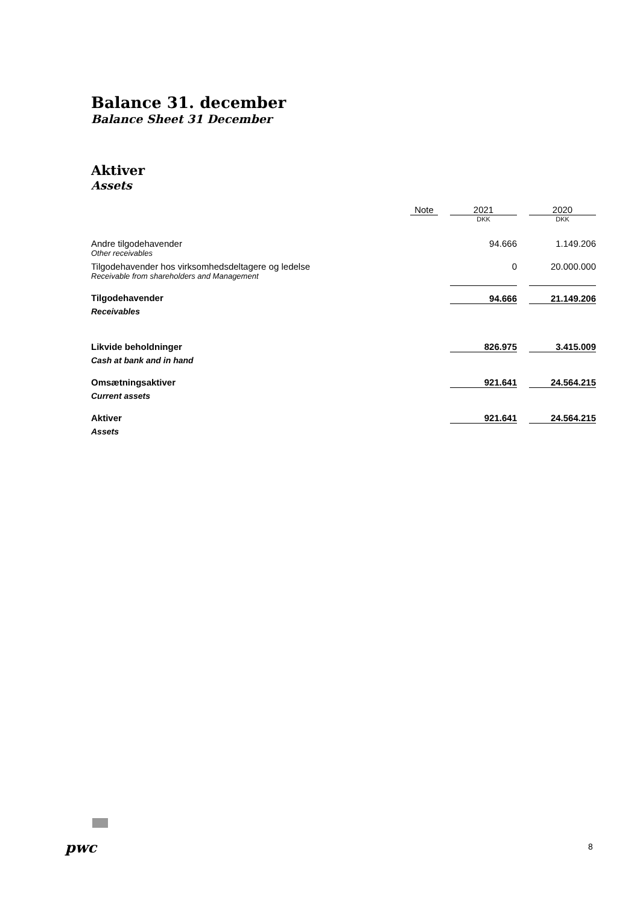Balance 31. december
Balance Sheet 31 December
Aktiver
Assets
| | Note | | 2021 | | 2020 |
| --- | --- | --- | --- | --- | --- |
| | | | DKK | | DKK |
| Andre tilgodehavender Other receivables | | | 94.666 | | 1.149.206 |
| Tilgodehavender hos virksomhedsdeltagere og ledelse Receivable from shareholders and Management | | | 0 | | 20.000.000 |
| Tilgodehavender Receivables | | | 94.666 | | 21.149.206 |
| Likvide beholdninger Cash at bank and in hand | | | 826.975 | | 3.415.009 |
| Omsætningsaktiver Current assets | | | 921.641 | | 24.564.215 |
| Aktiver Assets | | | 921.641 | | 24.564.215 |
pwc 8